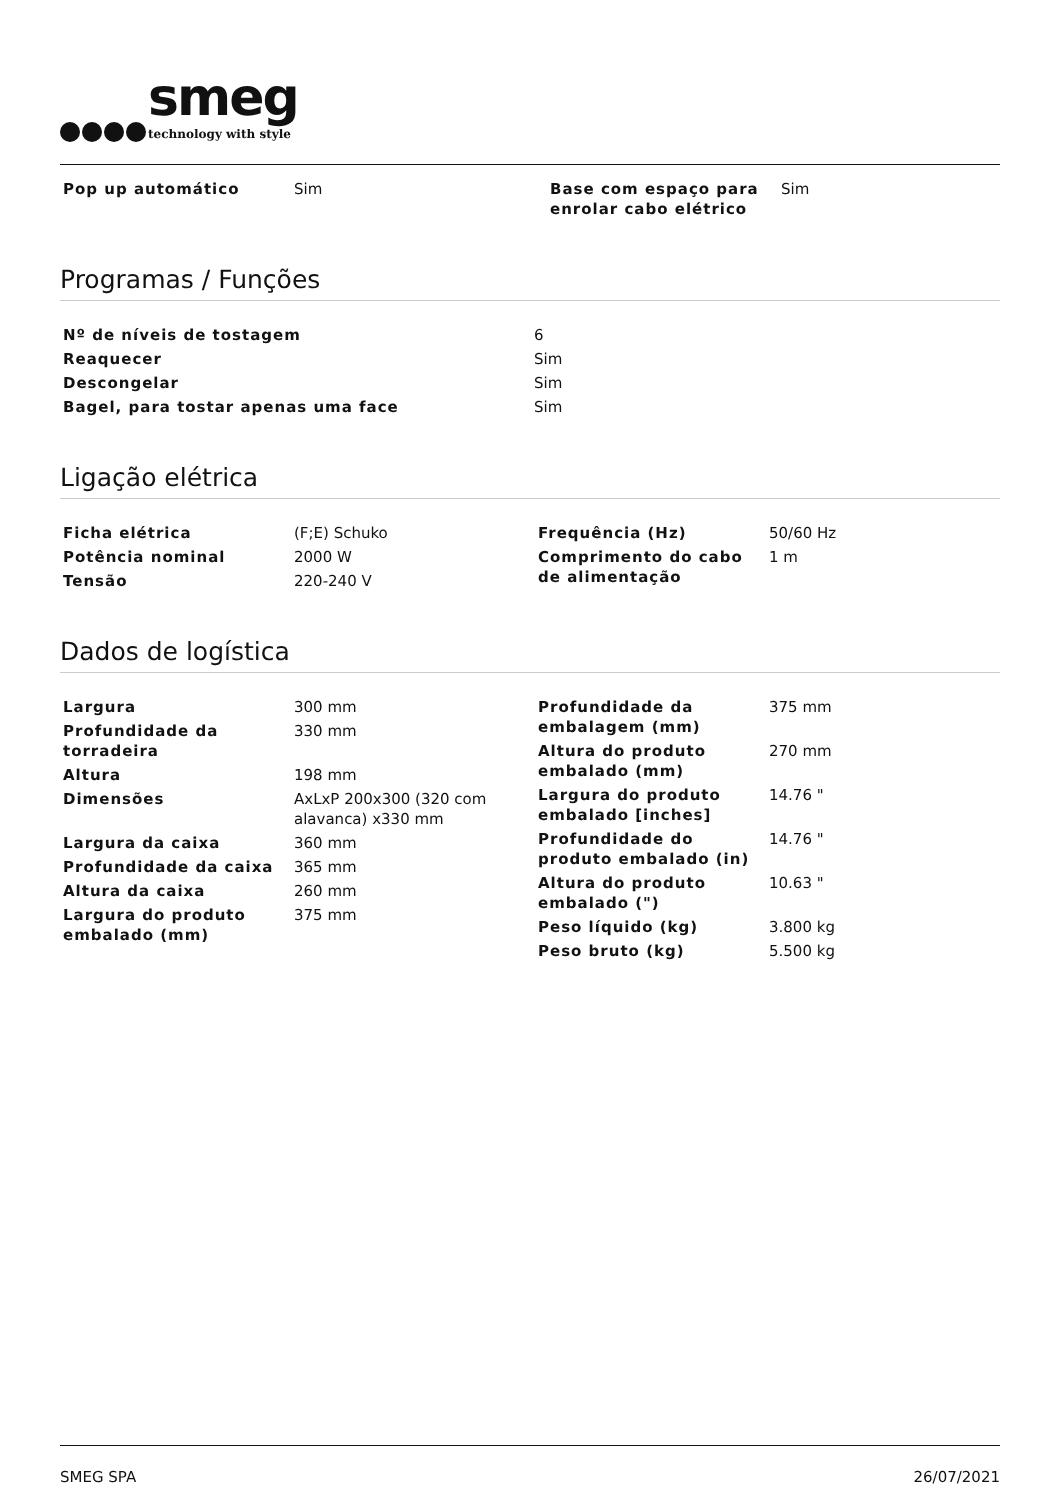smeg
technology with style
| Pop up automático | Sim | Base com espaço para enrolar cabo elétrico | Sim |
Programas / Funções
| Nº de níveis de tostagem | 6 |
| Reaquecer | Sim |
| Descongelar | Sim |
| Bagel, para tostar apenas uma face | Sim |
Ligação elétrica
| / Ficha elétrica / (F;E) Schuko / / Potência nominal / 2000 W / / Tensão / 220-240 V / | / Frequência (Hz) / 50/60 Hz / / Comprimento do cabo de alimentação / 1 m / |
Dados de logística
| / Largura / 300 mm / / Profundidade da torradeira / 330 mm / / Altura / 198 mm / / Dimensões / AxLxP 200x300 (320 com alavanca) x330 mm / / Largura da caixa / 360 mm / / Profundidade da caixa / 365 mm / / Altura da caixa / 260 mm / / Largura do produto embalado (mm) / 375 mm / | / Profundidade da embalagem (mm) / 375 mm / / Altura do produto embalado (mm) / 270 mm / / Largura do produto embalado [inches] / 14.76 " / / Profundidade do produto embalado (in) / 14.76 " / / Altura do produto embalado (") / 10.63 " / / Peso líquido (kg) / 3.800 kg / / Peso bruto (kg) / 5.500 kg / |
SMEG SPA 26/07/2021